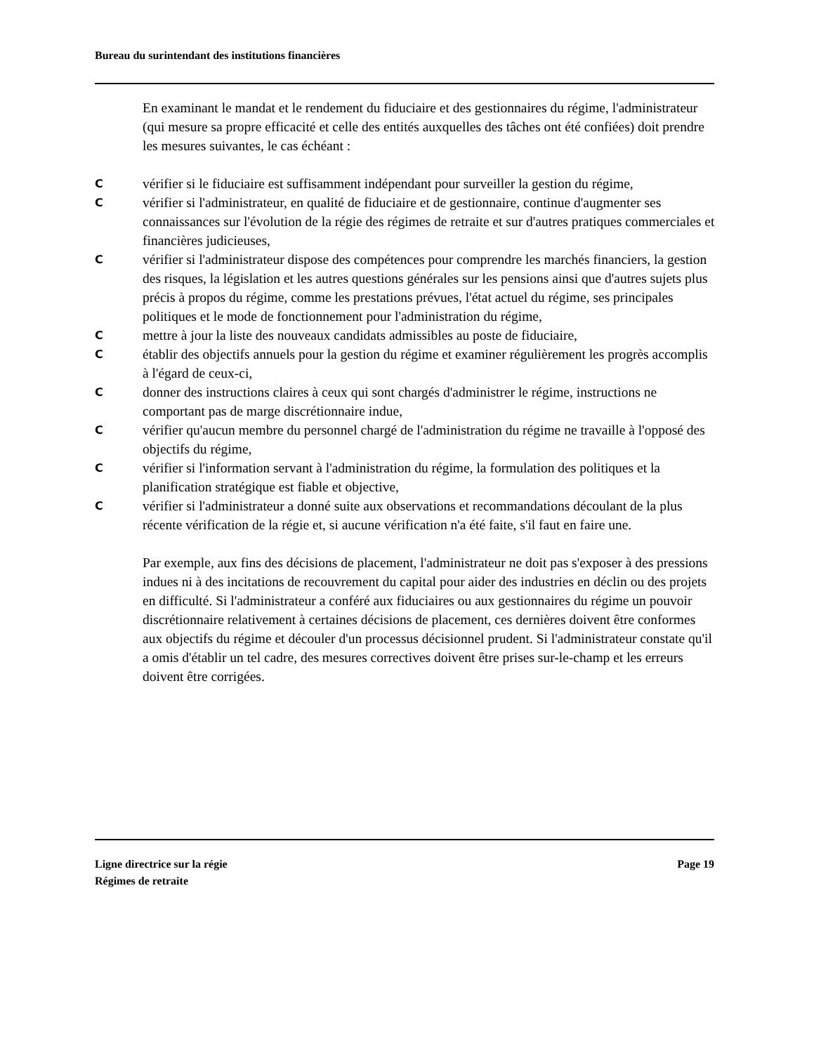Bureau du surintendant des institutions financières
En examinant le mandat et le rendement du fiduciaire et des gestionnaires du régime, l'administrateur (qui mesure sa propre efficacité et celle des entités auxquelles des tâches ont été confiées) doit prendre les mesures suivantes, le cas échéant :
Cvérifier si le fiduciaire est suffisamment indépendant pour surveiller la gestion du régime,
Cvérifier si l'administrateur, en qualité de fiduciaire et de gestionnaire, continue d'augmenter ses connaissances sur l'évolution de la régie des régimes de retraite et sur d'autres pratiques commerciales et financières judicieuses,
Cvérifier si l'administrateur dispose des compétences pour comprendre les marchés financiers, la gestion des risques, la législation et les autres questions générales sur les pensions ainsi que d'autres sujets plus précis à propos du régime, comme les prestations prévues, l'état actuel du régime, ses principales politiques et le mode de fonctionnement pour l'administration du régime,
Cmettre à jour la liste des nouveaux candidats admissibles au poste de fiduciaire,
Cétablir des objectifs annuels pour la gestion du régime et examiner régulièrement les progrès accomplis à l'égard de ceux-ci,
Cdonner des instructions claires à ceux qui sont chargés d'administrer le régime, instructions ne comportant pas de marge discrétionnaire indue,
Cvérifier qu'aucun membre du personnel chargé de l'administration du régime ne travaille à l'opposé des objectifs du régime,
Cvérifier si l'information servant à l'administration du régime, la formulation des politiques et la planification stratégique est fiable et objective,
Cvérifier si l'administrateur a donné suite aux observations et recommandations découlant de la plus récente vérification de la régie et, si aucune vérification n'a été faite, s'il faut en faire une.
Par exemple, aux fins des décisions de placement, l'administrateur ne doit pas s'exposer à des pressions indues ni à des incitations de recouvrement du capital pour aider des industries en déclin ou des projets en difficulté. Si l'administrateur a conféré aux fiduciaires ou aux gestionnaires du régime un pouvoir discrétionnaire relativement à certaines décisions de placement, ces dernières doivent être conformes aux objectifs du régime et découler d'un processus décisionnel prudent. Si l'administrateur constate qu'il a omis d'établir un tel cadre, des mesures correctives doivent être prises sur-le-champ et les erreurs doivent être corrigées.
Ligne directrice sur la régie Page 19
Régimes de retraite